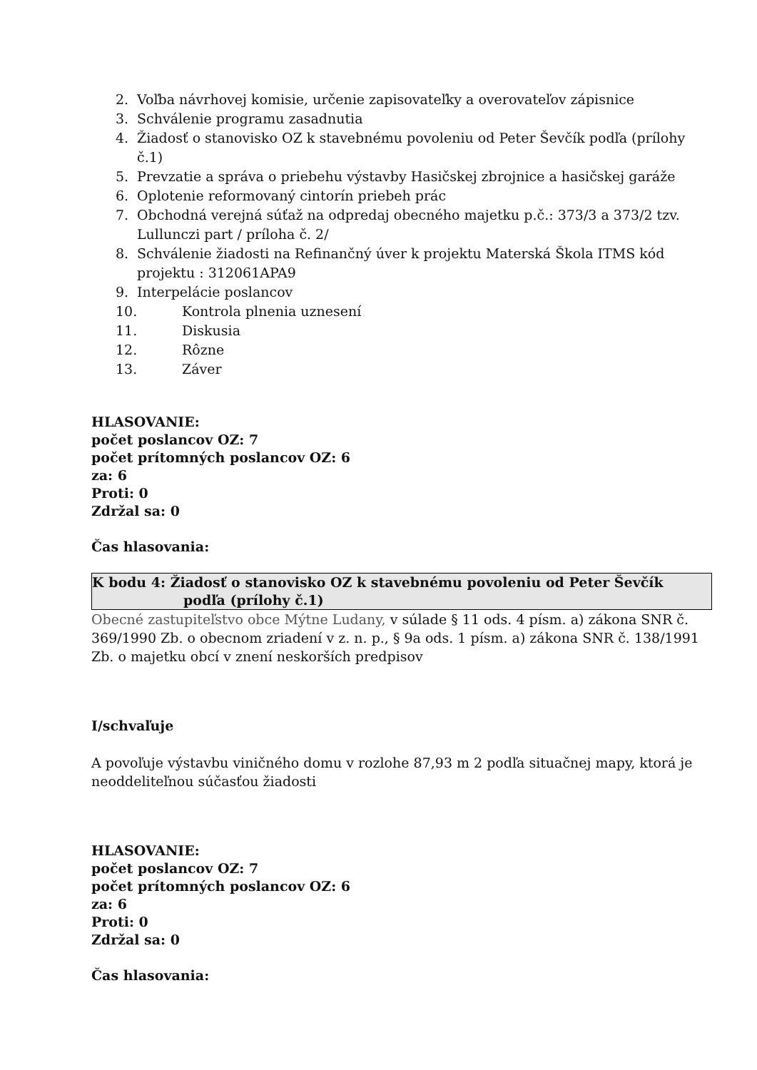2. Voľba návrhovej komisie, určenie zapisovateľky a overovateľov zápisnice
3. Schválenie programu zasadnutia
4. Žiadosť o stanovisko OZ k stavebnému povoleniu od Peter Ševčík podľa (prílohy č.1)
5. Prevzatie a správa o priebehu výstavby Hasičskej zbrojnice a hasičskej garáže
6. Oplotenie reformovaný cintorín priebeh prác
7. Obchodná verejná súťaž na odpredaj obecného majetku p.č.: 373/3 a 373/2 tzv. Lullunczi part / príloha č. 2/
8. Schválenie žiadosti na Refinančný úver k projektu Materská Škola ITMS kód projektu : 312061APA9
9. Interpelácie poslancov
10. Kontrola plnenia uznesení
11. Diskusia
12. Rôzne
13. Záver
HLASOVANIE:
počet poslancov OZ: 7
počet prítomných poslancov OZ: 6
za: 6
Proti: 0
Zdržal sa: 0
Čas hlasovania:
K bodu 4: Žiadosť o stanovisko OZ k stavebnému povoleniu od Peter Ševčík
podľa (prílohy č.1)
Obecné zastupiteľstvo obce Mýtne Ludany, v súlade § 11 ods. 4 písm. a) zákona SNR č. 369/1990 Zb. o obecnom zriadení v z. n. p., § 9a ods. 1 písm. a) zákona SNR č. 138/1991 Zb. o majetku obcí v znení neskorších predpisov
I/schvaľuje
A povoľuje výstavbu viničného domu v rozlohe 87,93 m 2 podľa situačnej mapy, ktorá je neoddeliteľnou súčasťou žiadosti
HLASOVANIE:
počet poslancov OZ: 7
počet prítomných poslancov OZ: 6
za: 6
Proti: 0
Zdržal sa: 0
Čas hlasovania: